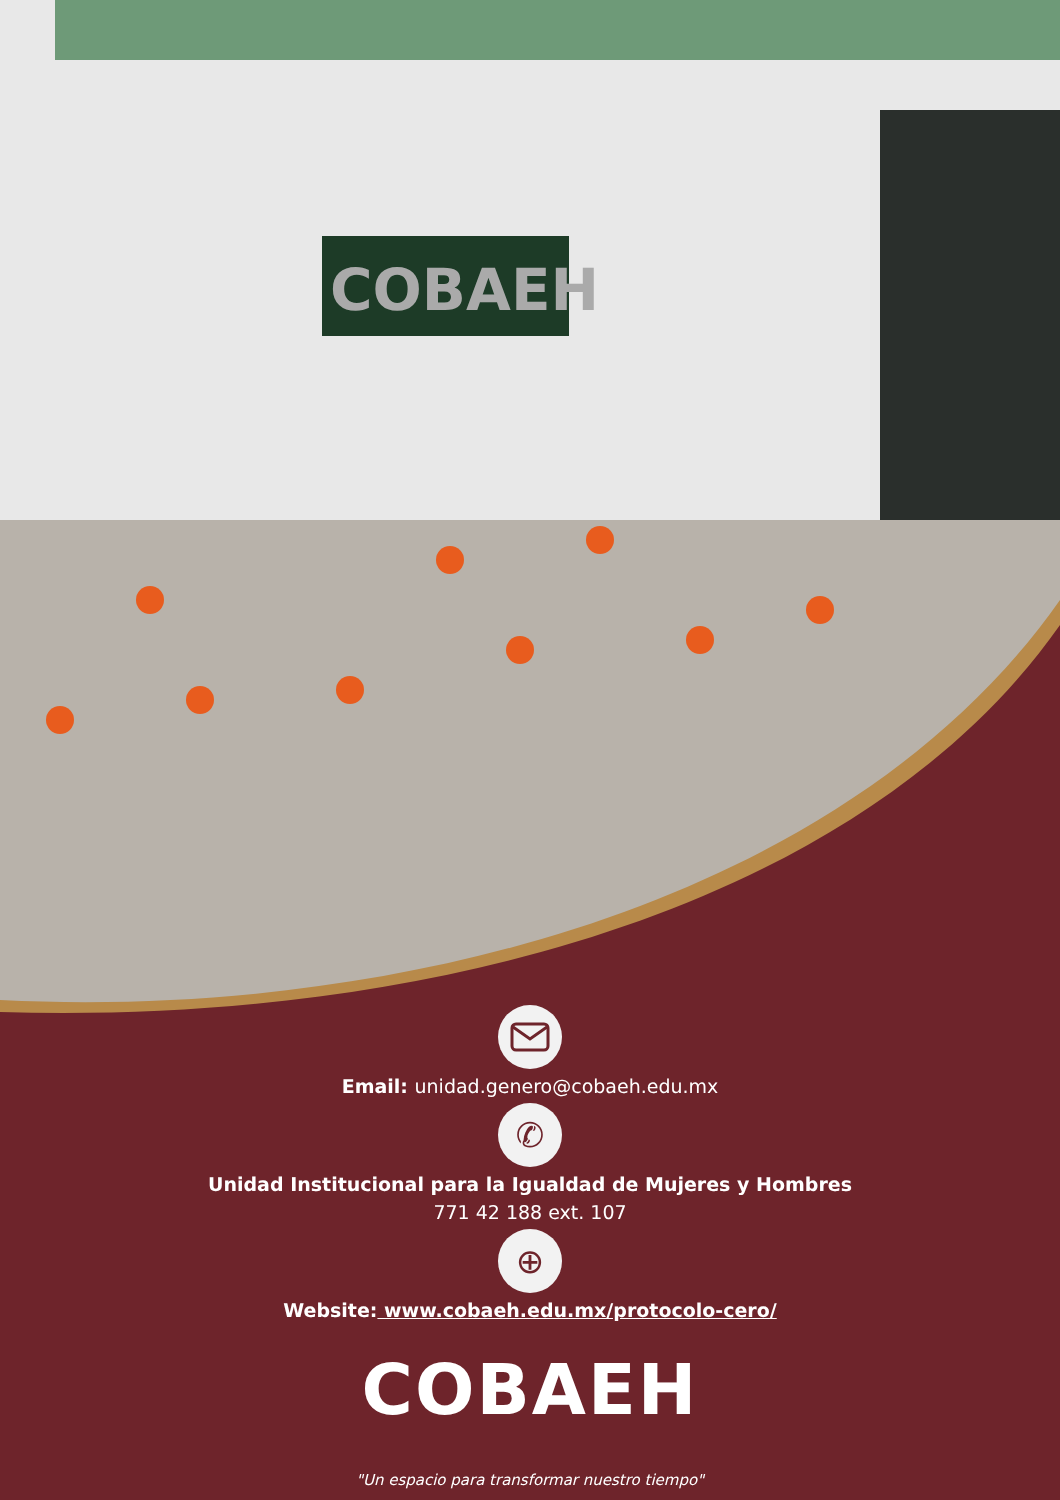COBAEH
Email: unidad.genero@cobaeh.edu.mx
✆
Unidad Institucional para la Igualdad de Mujeres y Hombres
771 42 188 ext. 107
⊕
Website: www.cobaeh.edu.mx/protocolo-cero/
COBAEH
"Un espacio para transformar nuestro tiempo"